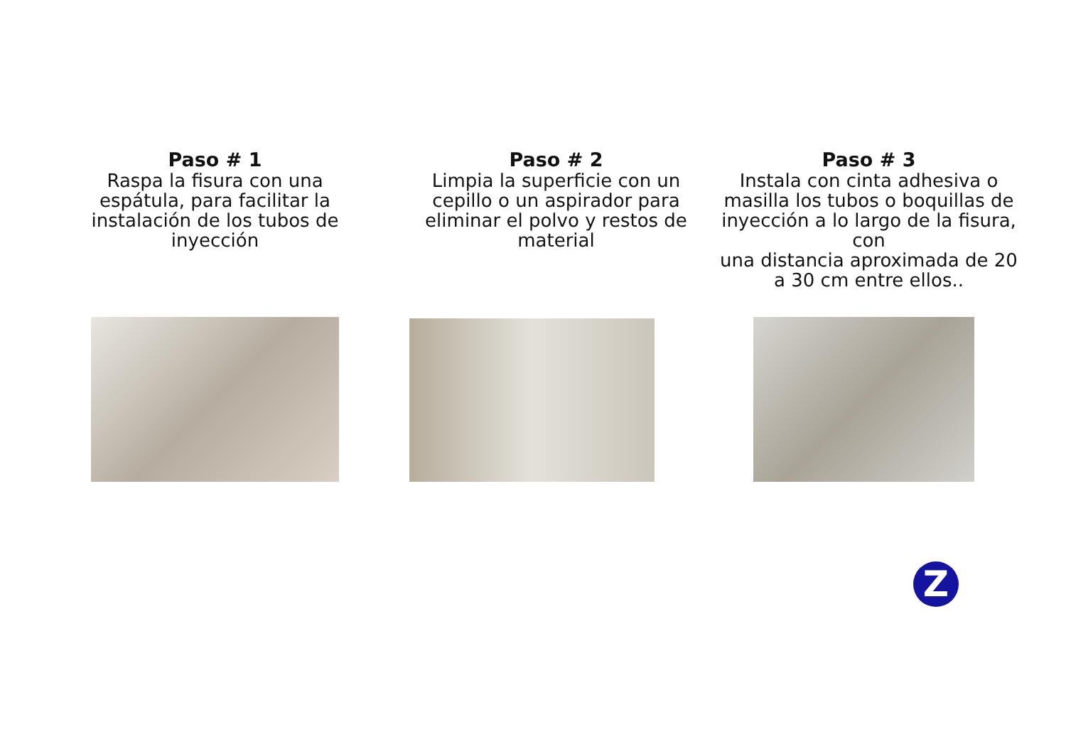Paso # 1
Raspa la fisura con una espátula, para facilitar la instalación de los tubos de inyección
Paso # 2
Limpia la superficie con un cepillo o un aspirador para eliminar el polvo y restos de material
Paso # 3
Instala con cinta adhesiva o masilla los tubos o boquillas de inyección a lo largo de la fisura, con
una distancia aproximada de 20 a 30 cm entre ellos..
Z